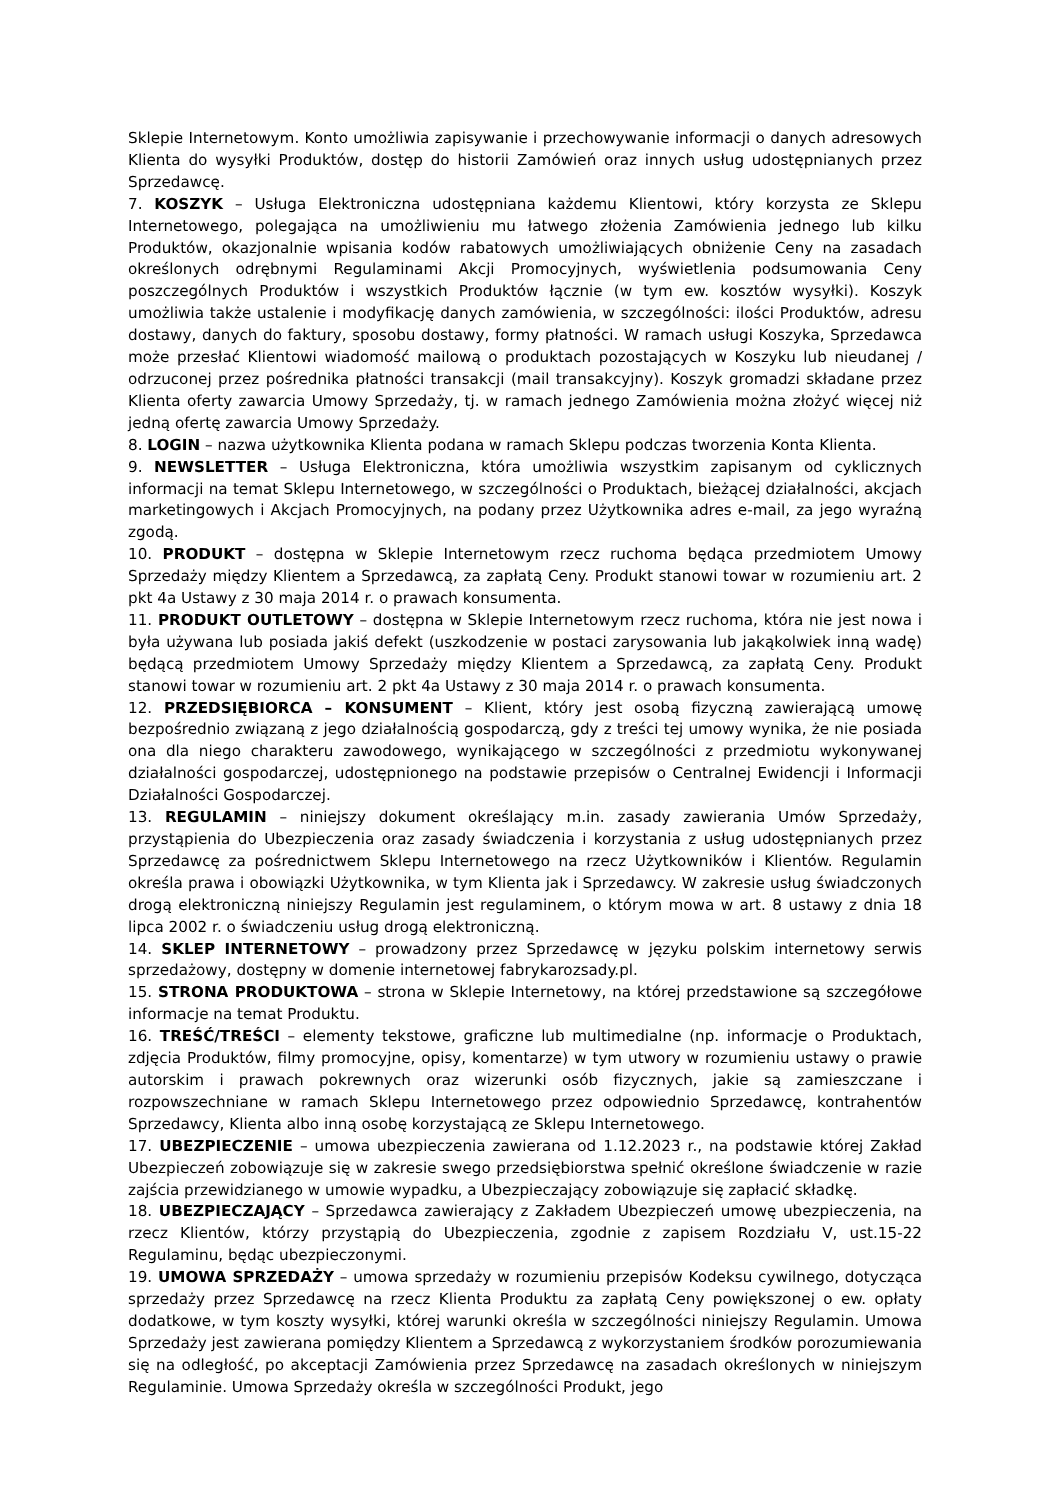Sklepie Internetowym. Konto umożliwia zapisywanie i przechowywanie informacji o danych adresowych Klienta do wysyłki Produktów, dostęp do historii Zamówień oraz innych usług udostępnianych przez Sprzedawcę.
7. KOSZYK – Usługa Elektroniczna udostępniana każdemu Klientowi, który korzysta ze Sklepu Internetowego, polegająca na umożliwieniu mu łatwego złożenia Zamówienia jednego lub kilku Produktów, okazjonalnie wpisania kodów rabatowych umożliwiających obniżenie Ceny na zasadach określonych odrębnymi Regulaminami Akcji Promocyjnych, wyświetlenia podsumowania Ceny poszczególnych Produktów i wszystkich Produktów łącznie (w tym ew. kosztów wysyłki). Koszyk umożliwia także ustalenie i modyfikację danych zamówienia, w szczególności: ilości Produktów, adresu dostawy, danych do faktury, sposobu dostawy, formy płatności. W ramach usługi Koszyka, Sprzedawca może przesłać Klientowi wiadomość mailową o produktach pozostających w Koszyku lub nieudanej / odrzuconej przez pośrednika płatności transakcji (mail transakcyjny). Koszyk gromadzi składane przez Klienta oferty zawarcia Umowy Sprzedaży, tj. w ramach jednego Zamówienia można złożyć więcej niż jedną ofertę zawarcia Umowy Sprzedaży.
8. LOGIN – nazwa użytkownika Klienta podana w ramach Sklepu podczas tworzenia Konta Klienta.
9. NEWSLETTER – Usługa Elektroniczna, która umożliwia wszystkim zapisanym od cyklicznych informacji na temat Sklepu Internetowego, w szczególności o Produktach, bieżącej działalności, akcjach marketingowych i Akcjach Promocyjnych, na podany przez Użytkownika adres e-mail, za jego wyraźną zgodą.
10. PRODUKT – dostępna w Sklepie Internetowym rzecz ruchoma będąca przedmiotem Umowy Sprzedaży między Klientem a Sprzedawcą, za zapłatą Ceny. Produkt stanowi towar w rozumieniu art. 2 pkt 4a Ustawy z 30 maja 2014 r. o prawach konsumenta.
11. PRODUKT OUTLETOWY – dostępna w Sklepie Internetowym rzecz ruchoma, która nie jest nowa i była używana lub posiada jakiś defekt (uszkodzenie w postaci zarysowania lub jakąkolwiek inną wadę) będącą przedmiotem Umowy Sprzedaży między Klientem a Sprzedawcą, za zapłatą Ceny. Produkt stanowi towar w rozumieniu art. 2 pkt 4a Ustawy z 30 maja 2014 r. o prawach konsumenta.
12. PRZEDSIĘBIORCA – KONSUMENT – Klient, który jest osobą fizyczną zawierającą umowę bezpośrednio związaną z jego działalnością gospodarczą, gdy z treści tej umowy wynika, że nie posiada ona dla niego charakteru zawodowego, wynikającego w szczególności z przedmiotu wykonywanej działalności gospodarczej, udostępnionego na podstawie przepisów o Centralnej Ewidencji i Informacji Działalności Gospodarczej.
13. REGULAMIN – niniejszy dokument określający m.in. zasady zawierania Umów Sprzedaży, przystąpienia do Ubezpieczenia oraz zasady świadczenia i korzystania z usług udostępnianych przez Sprzedawcę za pośrednictwem Sklepu Internetowego na rzecz Użytkowników i Klientów. Regulamin określa prawa i obowiązki Użytkownika, w tym Klienta jak i Sprzedawcy. W zakresie usług świadczonych drogą elektroniczną niniejszy Regulamin jest regulaminem, o którym mowa w art. 8 ustawy z dnia 18 lipca 2002 r. o świadczeniu usług drogą elektroniczną.
14. SKLEP INTERNETOWY – prowadzony przez Sprzedawcę w języku polskim internetowy serwis sprzedażowy, dostępny w domenie internetowej fabrykarozsady.pl.
15. STRONA PRODUKTOWA – strona w Sklepie Internetowy, na której przedstawione są szczegółowe informacje na temat Produktu.
16. TREŚĆ/TREŚCI – elementy tekstowe, graficzne lub multimedialne (np. informacje o Produktach, zdjęcia Produktów, filmy promocyjne, opisy, komentarze) w tym utwory w rozumieniu ustawy o prawie autorskim i prawach pokrewnych oraz wizerunki osób fizycznych, jakie są zamieszczane i rozpowszechniane w ramach Sklepu Internetowego przez odpowiednio Sprzedawcę, kontrahentów Sprzedawcy, Klienta albo inną osobę korzystającą ze Sklepu Internetowego.
17. UBEZPIECZENIE – umowa ubezpieczenia zawierana od 1.12.2023 r., na podstawie której Zakład Ubezpieczeń zobowiązuje się w zakresie swego przedsiębiorstwa spełnić określone świadczenie w razie zajścia przewidzianego w umowie wypadku, a Ubezpieczający zobowiązuje się zapłacić składkę.
18. UBEZPIECZAJĄCY – Sprzedawca zawierający z Zakładem Ubezpieczeń umowę ubezpieczenia, na rzecz Klientów, którzy przystąpią do Ubezpieczenia, zgodnie z zapisem Rozdziału V, ust.15-22 Regulaminu, będąc ubezpieczonymi.
19. UMOWA SPRZEDAŻY – umowa sprzedaży w rozumieniu przepisów Kodeksu cywilnego, dotycząca sprzedaży przez Sprzedawcę na rzecz Klienta Produktu za zapłatą Ceny powiększonej o ew. opłaty dodatkowe, w tym koszty wysyłki, której warunki określa w szczególności niniejszy Regulamin. Umowa Sprzedaży jest zawierana pomiędzy Klientem a Sprzedawcą z wykorzystaniem środków porozumiewania się na odległość, po akceptacji Zamówienia przez Sprzedawcę na zasadach określonych w niniejszym Regulaminie. Umowa Sprzedaży określa w szczególności Produkt, jego